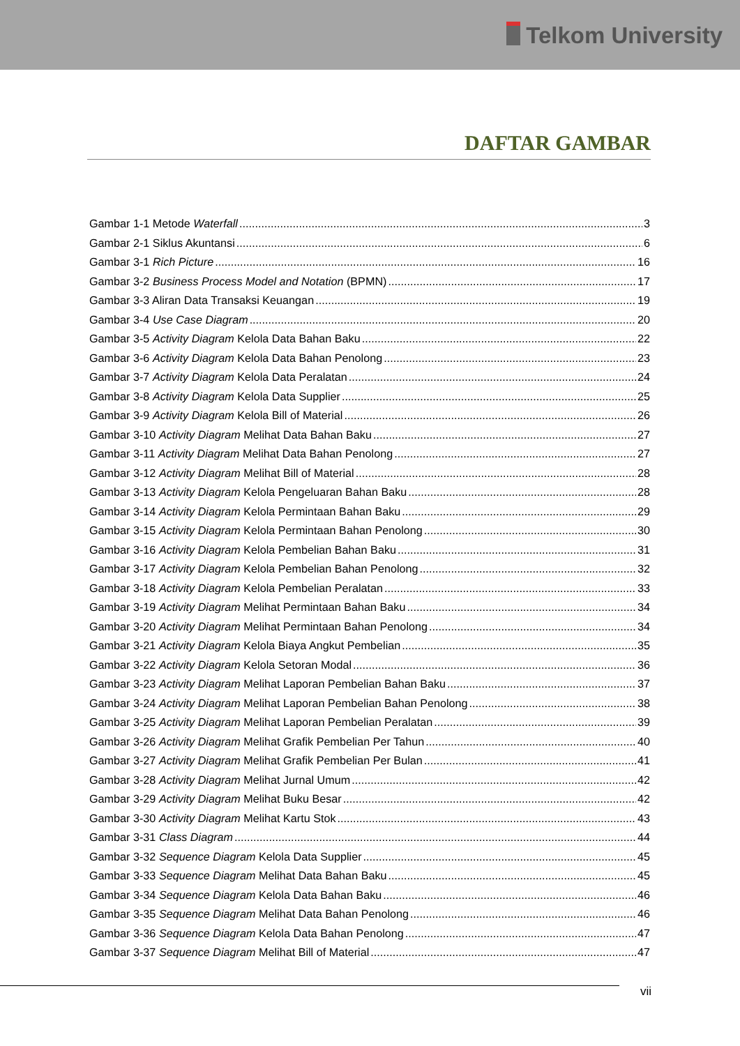Telkom University
DAFTAR GAMBAR
Gambar 1-1 Metode Waterfall 3
Gambar 2-1 Siklus Akuntansi 6
Gambar 3-1 Rich Picture 16
Gambar 3-2 Business Process Model and Notation (BPMN) 17
Gambar 3-3 Aliran Data Transaksi Keuangan 19
Gambar 3-4 Use Case Diagram 20
Gambar 3-5 Activity Diagram Kelola Data Bahan Baku 22
Gambar 3-6 Activity Diagram Kelola Data Bahan Penolong 23
Gambar 3-7 Activity Diagram Kelola Data Peralatan 24
Gambar 3-8 Activity Diagram Kelola Data Supplier 25
Gambar 3-9 Activity Diagram Kelola Bill of Material 26
Gambar 3-10 Activity Diagram Melihat Data Bahan Baku 27
Gambar 3-11 Activity Diagram Melihat Data Bahan Penolong 27
Gambar 3-12 Activity Diagram Melihat Bill of Material 28
Gambar 3-13 Activity Diagram Kelola Pengeluaran Bahan Baku 28
Gambar 3-14 Activity Diagram Kelola Permintaan Bahan Baku 29
Gambar 3-15 Activity Diagram Kelola Permintaan Bahan Penolong 30
Gambar 3-16 Activity Diagram Kelola Pembelian Bahan Baku 31
Gambar 3-17 Activity Diagram Kelola Pembelian Bahan Penolong 32
Gambar 3-18 Activity Diagram Kelola Pembelian Peralatan 33
Gambar 3-19 Activity Diagram Melihat Permintaan Bahan Baku 34
Gambar 3-20 Activity Diagram Melihat Permintaan Bahan Penolong 34
Gambar 3-21 Activity Diagram Kelola Biaya Angkut Pembelian 35
Gambar 3-22 Activity Diagram Kelola Setoran Modal 36
Gambar 3-23 Activity Diagram Melihat Laporan Pembelian Bahan Baku 37
Gambar 3-24 Activity Diagram Melihat Laporan Pembelian Bahan Penolong 38
Gambar 3-25 Activity Diagram Melihat Laporan Pembelian Peralatan 39
Gambar 3-26 Activity Diagram Melihat Grafik Pembelian Per Tahun 40
Gambar 3-27 Activity Diagram Melihat Grafik Pembelian Per Bulan 41
Gambar 3-28 Activity Diagram Melihat Jurnal Umum 42
Gambar 3-29 Activity Diagram Melihat Buku Besar 42
Gambar 3-30 Activity Diagram Melihat Kartu Stok 43
Gambar 3-31 Class Diagram 44
Gambar 3-32 Sequence Diagram Kelola Data Supplier 45
Gambar 3-33 Sequence Diagram Melihat Data Bahan Baku 45
Gambar 3-34 Sequence Diagram Kelola Data Bahan Baku 46
Gambar 3-35 Sequence Diagram Melihat Data Bahan Penolong 46
Gambar 3-36 Sequence Diagram Kelola Data Bahan Penolong 47
Gambar 3-37 Sequence Diagram Melihat Bill of Material 47
vii